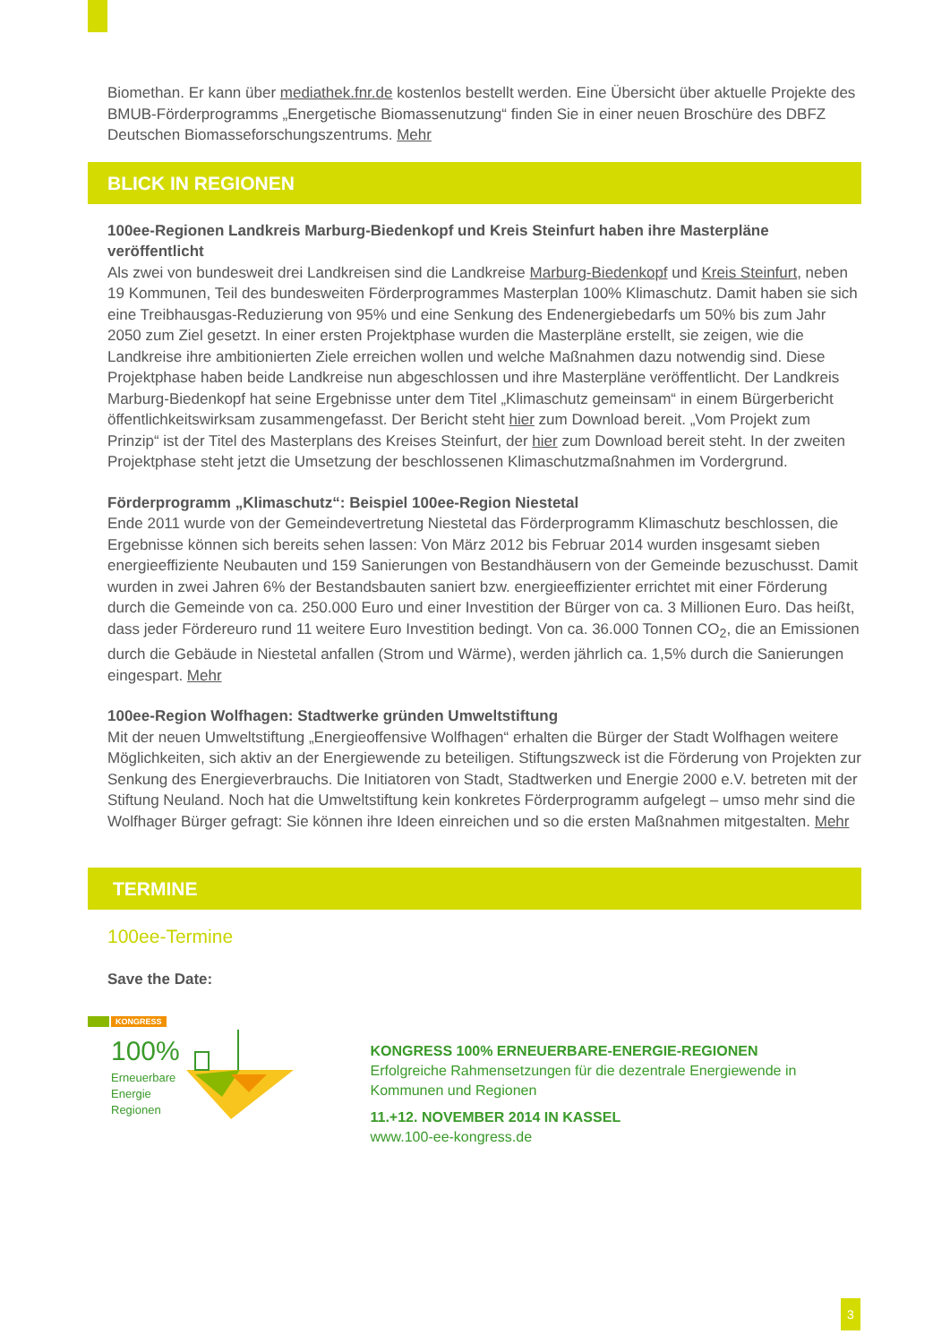Biomethan. Er kann über mediathek.fnr.de kostenlos bestellt werden. Eine Übersicht über aktuelle Projekte des BMUB-Förderprogramms „Energetische Biomassenutzung“ finden Sie in einer neuen Broschüre des DBFZ Deutschen Biomasseforschungszentrums. Mehr
BLICK IN REGIONEN
100ee-Regionen Landkreis Marburg-Biedenkopf und Kreis Steinfurt haben ihre Masterpläne veröffentlicht
Als zwei von bundesweit drei Landkreisen sind die Landkreise Marburg-Biedenkopf und Kreis Steinfurt, neben 19 Kommunen, Teil des bundesweiten Förderprogrammes Masterplan 100% Klimaschutz. Damit haben sie sich eine Treibhausgas-Reduzierung von 95% und eine Senkung des Endenergiebedarfs um 50% bis zum Jahr 2050 zum Ziel gesetzt. In einer ersten Projektphase wurden die Masterpläne erstellt, sie zeigen, wie die Landkreise ihre ambitionierten Ziele erreichen wollen und welche Maßnahmen dazu notwendig sind. Diese Projektphase haben beide Landkreise nun abgeschlossen und ihre Masterpläne veröffentlicht. Der Landkreis Marburg-Biedenkopf hat seine Ergebnisse unter dem Titel „Klimaschutz gemeinsam“ in einem Bürgerbericht öffentlichkeitswirksam zusammengefasst. Der Bericht steht hier zum Download bereit. „Vom Projekt zum Prinzip“ ist der Titel des Masterplans des Kreises Steinfurt, der hier zum Download bereit steht. In der zweiten Projektphase steht jetzt die Umsetzung der beschlossenen Klimaschutzmaßnahmen im Vordergrund.
Förderprogramm „Klimaschutz“: Beispiel 100ee-Region Niestetal
Ende 2011 wurde von der Gemeindevertretung Niestetal das Förderprogramm Klimaschutz beschlossen, die Ergebnisse können sich bereits sehen lassen: Von März 2012 bis Februar 2014 wurden insgesamt sieben energieeffiziente Neubauten und 159 Sanierungen von Bestandhäusern von der Gemeinde bezuschusst. Damit wurden in zwei Jahren 6% der Bestandsbauten saniert bzw. energieeffizienter errichtet mit einer Förderung durch die Gemeinde von ca. 250.000 Euro und einer Investition der Bürger von ca. 3 Millionen Euro. Das heißt, dass jeder Fördereuro rund 11 weitere Euro Investition bedingt. Von ca. 36.000 Tonnen CO<sub>2</sub>, die an Emissionen durch die Gebäude in Niestetal anfallen (Strom und Wärme), werden jährlich ca. 1,5% durch die Sanierungen eingespart. Mehr
100ee-Region Wolfhagen: Stadtwerke gründen Umweltstiftung
Mit der neuen Umweltstiftung „Energieoffensive Wolfhagen“ erhalten die Bürger der Stadt Wolfhagen weitere Möglichkeiten, sich aktiv an der Energiewende zu beteiligen. Stiftungszweck ist die Förderung von Projekten zur Senkung des Energieverbrauchs. Die Initiatoren von Stadt, Stadtwerken und Energie 2000 e.V. betreten mit der Stiftung Neuland. Noch hat die Umweltstiftung kein konkretes Förderprogramm aufgelegt – umso mehr sind die Wolfhager Bürger gefragt: Sie können ihre Ideen einreichen und so die ersten Maßnahmen mitgestalten. Mehr
TERMINE
100ee-Termine
Save the Date:
KONGRESS
100%
Erneuerbare
Energie
Regionen
KONGRESS 100% ERNEUERBARE-ENERGIE-REGIONEN
Erfolgreiche Rahmensetzungen für die dezentrale Energiewende in Kommunen und Regionen
11.+12. NOVEMBER 2014 IN KASSEL
www.100-ee-kongress.de
3